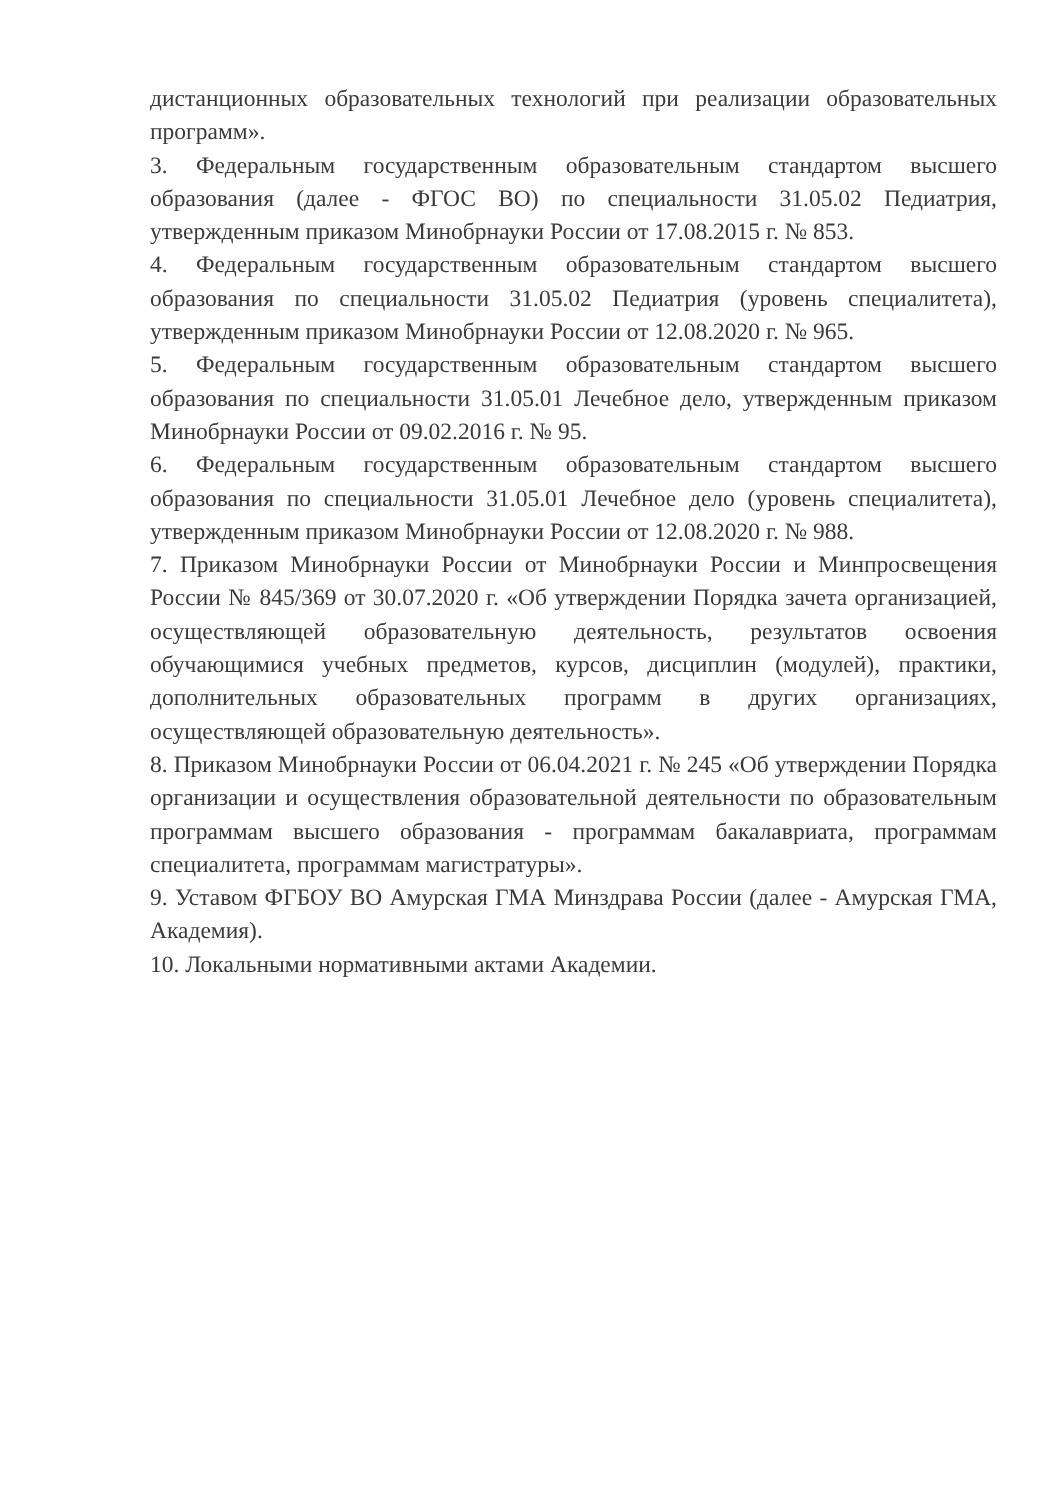дистанционных образовательных технологий при реализации образовательных программ».
3. Федеральным государственным образовательным стандартом высшего образования (далее - ФГОС ВО) по специальности 31.05.02 Педиатрия, утвержденным приказом Минобрнауки России от 17.08.2015 г. № 853.
4. Федеральным государственным образовательным стандартом высшего образования по специальности 31.05.02 Педиатрия (уровень специалитета), утвержденным приказом Минобрнауки России от 12.08.2020 г. № 965.
5. Федеральным государственным образовательным стандартом высшего образования по специальности 31.05.01 Лечебное дело, утвержденным приказом Минобрнауки России от 09.02.2016 г. № 95.
6. Федеральным государственным образовательным стандартом высшего образования по специальности 31.05.01 Лечебное дело (уровень специалитета), утвержденным приказом Минобрнауки России от 12.08.2020 г. № 988.
7. Приказом Минобрнауки России от Минобрнауки России и Минпросвещения России № 845/369 от 30.07.2020 г. «Об утверждении Порядка зачета организацией, осуществляющей образовательную деятельность, результатов освоения обучающимися учебных предметов, курсов, дисциплин (модулей), практики, дополнительных образовательных программ в других организациях, осуществляющей образовательную деятельность».
8. Приказом Минобрнауки России от 06.04.2021 г. № 245 «Об утверждении Порядка организации и осуществления образовательной деятельности по образовательным программам высшего образования - программам бакалавриата, программам специалитета, программам магистратуры».
9. Уставом ФГБОУ ВО Амурская ГМА Минздрава России (далее - Амурская ГМА, Академия).
10. Локальными нормативными актами Академии.